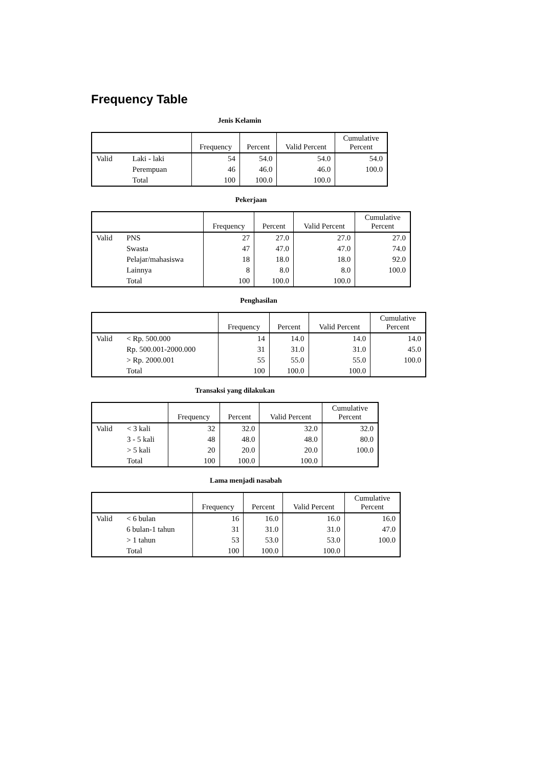Frequency Table
Jenis Kelamin
| | | Frequency | Percent | Valid Percent | Cumulative Percent |
| --- | --- | --- | --- | --- | --- |
| Valid | Laki - laki | 54 | 54.0 | 54.0 | 54.0 |
| | Perempuan | 46 | 46.0 | 46.0 | 100.0 |
| | Total | 100 | 100.0 | 100.0 | |
Pekerjaan
| | | Frequency | Percent | Valid Percent | Cumulative Percent |
| --- | --- | --- | --- | --- | --- |
| Valid | PNS | 27 | 27.0 | 27.0 | 27.0 |
| | Swasta | 47 | 47.0 | 47.0 | 74.0 |
| | Pelajar/mahasiswa | 18 | 18.0 | 18.0 | 92.0 |
| | Lainnya | 8 | 8.0 | 8.0 | 100.0 |
| | Total | 100 | 100.0 | 100.0 | |
Penghasilan
| | | Frequency | Percent | Valid Percent | Cumulative Percent |
| --- | --- | --- | --- | --- | --- |
| Valid | < Rp. 500.000 | 14 | 14.0 | 14.0 | 14.0 |
| | Rp. 500.001-2000.000 | 31 | 31.0 | 31.0 | 45.0 |
| | > Rp. 2000.001 | 55 | 55.0 | 55.0 | 100.0 |
| | Total | 100 | 100.0 | 100.0 | |
Transaksi yang dilakukan
| | | Frequency | Percent | Valid Percent | Cumulative Percent |
| --- | --- | --- | --- | --- | --- |
| Valid | < 3 kali | 32 | 32.0 | 32.0 | 32.0 |
| | 3 - 5 kali | 48 | 48.0 | 48.0 | 80.0 |
| | > 5 kali | 20 | 20.0 | 20.0 | 100.0 |
| | Total | 100 | 100.0 | 100.0 | |
Lama menjadi nasabah
| | | Frequency | Percent | Valid Percent | Cumulative Percent |
| --- | --- | --- | --- | --- | --- |
| Valid | < 6 bulan | 16 | 16.0 | 16.0 | 16.0 |
| | 6 bulan-1 tahun | 31 | 31.0 | 31.0 | 47.0 |
| | > 1 tahun | 53 | 53.0 | 53.0 | 100.0 |
| | Total | 100 | 100.0 | 100.0 | |